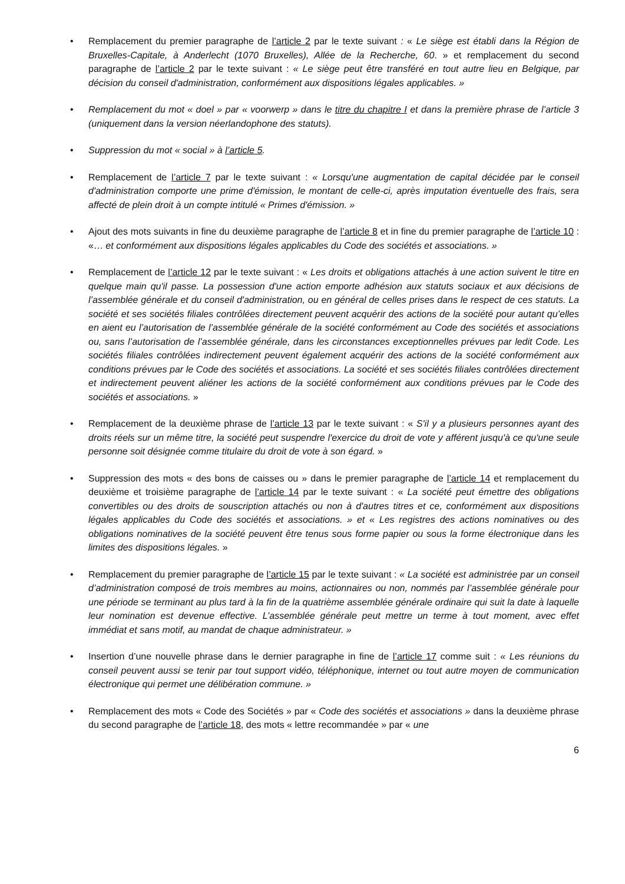• Remplacement du premier paragraphe de l’article 2 par le texte suivant : « Le siège est établi dans la Région de Bruxelles-Capitale, à Anderlecht (1070 Bruxelles), Allée de la Recherche, 60. » et remplacement du second paragraphe de l’article 2 par le texte suivant : « Le siège peut être transféré en tout autre lieu en Belgique, par décision du conseil d'administration, conformément aux dispositions légales applicables. »
• Remplacement du mot « doel » par « voorwerp » dans le titre du chapitre I et dans la première phrase de l’article 3 (uniquement dans la version néerlandophone des statuts).
• Suppression du mot « social » à l’article 5.
• Remplacement de l’article 7 par le texte suivant : « Lorsqu'une augmentation de capital décidée par le conseil d'administration comporte une prime d'émission, le montant de celle-ci, après imputation éventuelle des frais, sera affecté de plein droit à un compte intitulé « Primes d'émission. »
• Ajout des mots suivants in fine du deuxième paragraphe de l’article 8 et in fine du premier paragraphe de l’article 10 : «… et conformément aux dispositions légales applicables du Code des sociétés et associations. »
• Remplacement de l’article 12 par le texte suivant : « Les droits et obligations attachés à une action suivent le titre en quelque main qu'il passe. La possession d'une action emporte adhésion aux statuts sociaux et aux décisions de l’assemblée générale et du conseil d'administration, ou en général de celles prises dans le respect de ces statuts. La société et ses sociétés filiales contrôlées directement peuvent acquérir des actions de la société pour autant qu’elles en aient eu l’autorisation de l’assemblée générale de la société conformément au Code des sociétés et associations ou, sans l’autorisation de l’assemblée générale, dans les circonstances exceptionnelles prévues par ledit Code. Les sociétés filiales contrôlées indirectement peuvent également acquérir des actions de la société conformément aux conditions prévues par le Code des sociétés et associations. La société et ses sociétés filiales contrôlées directement et indirectement peuvent aliéner les actions de la société conformément aux conditions prévues par le Code des sociétés et associations. »
• Remplacement de la deuxième phrase de l’article 13 par le texte suivant : « S'il y a plusieurs personnes ayant des droits réels sur un même titre, la société peut suspendre l'exercice du droit de vote y afférent jusqu'à ce qu'une seule personne soit désignée comme titulaire du droit de vote à son égard. »
• Suppression des mots « des bons de caisses ou » dans le premier paragraphe de l’article 14 et remplacement du deuxième et troisième paragraphe de l’article 14 par le texte suivant : « La société peut émettre des obligations convertibles ou des droits de souscription attachés ou non à d'autres titres et ce, conformément aux dispositions légales applicables du Code des sociétés et associations. » et « Les registres des actions nominatives ou des obligations nominatives de la société peuvent être tenus sous forme papier ou sous la forme électronique dans les limites des dispositions légales. »
• Remplacement du premier paragraphe de l’article 15 par le texte suivant : « La société est administrée par un conseil d’administration composé de trois membres au moins, actionnaires ou non, nommés par l’assemblée générale pour une période se terminant au plus tard à la fin de la quatrième assemblée générale ordinaire qui suit la date à laquelle leur nomination est devenue effective. L’assemblée générale peut mettre un terme à tout moment, avec effet immédiat et sans motif, au mandat de chaque administrateur. »
• Insertion d’une nouvelle phrase dans le dernier paragraphe in fine de l’article 17 comme suit : « Les réunions du conseil peuvent aussi se tenir par tout support vidéo, téléphonique, internet ou tout autre moyen de communication électronique qui permet une délibération commune. »
• Remplacement des mots « Code des Sociétés » par « Code des sociétés et associations » dans la deuxième phrase du second paragraphe de l’article 18, des mots « lettre recommandée » par « une
6